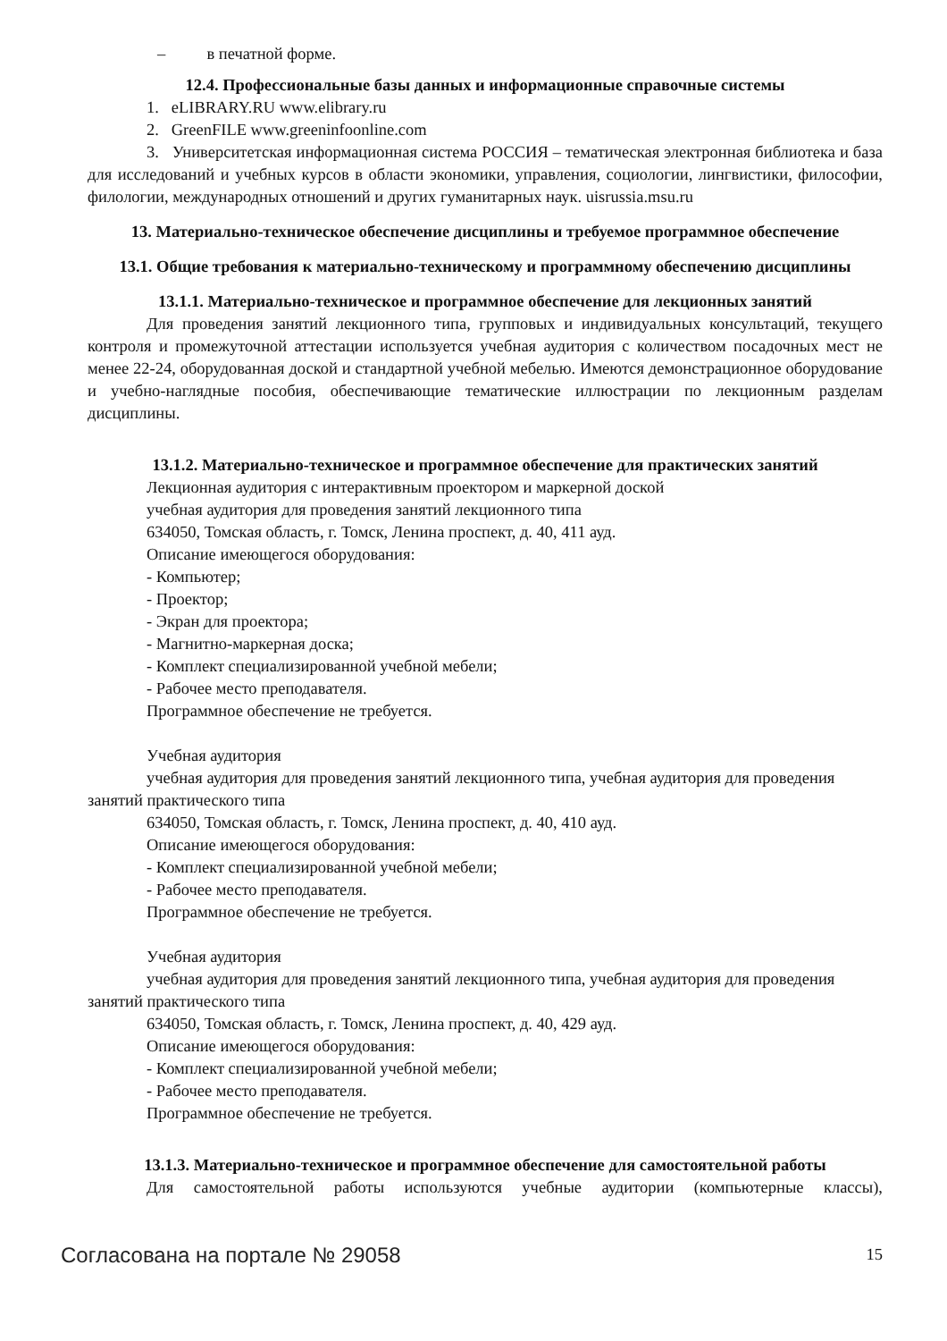– в печатной форме.
12.4. Профессиональные базы данных и информационные справочные системы
1. eLIBRARY.RU www.elibrary.ru
2. GreenFILE www.greeninfoonline.com
3. Университетская информационная система РОССИЯ – тематическая электронная библиотека и база для исследований и учебных курсов в области экономики, управления, социологии, лингвистики, философии, филологии, международных отношений и других гуманитарных наук. uisrussia.msu.ru
13. Материально-техническое обеспечение дисциплины и требуемое программное обеспечение
13.1. Общие требования к материально-техническому и программному обеспечению дисциплины
13.1.1. Материально-техническое и программное обеспечение для лекционных занятий
Для проведения занятий лекционного типа, групповых и индивидуальных консультаций, текущего контроля и промежуточной аттестации используется учебная аудитория с количеством посадочных мест не менее 22-24, оборудованная доской и стандартной учебной мебелью. Имеются демонстрационное оборудование и учебно-наглядные пособия, обеспечивающие тематические иллюстрации по лекционным разделам дисциплины.
13.1.2. Материально-техническое и программное обеспечение для практических занятий
Лекционная аудитория с интерактивным проектором и маркерной доской
учебная аудитория для проведения занятий лекционного типа
634050, Томская область, г. Томск, Ленина проспект, д. 40, 411 ауд.
Описание имеющегося оборудования:
- Компьютер;
- Проектор;
- Экран для проектора;
- Магнитно-маркерная доска;
- Комплект специализированной учебной мебели;
- Рабочее место преподавателя.
Программное обеспечение не требуется.
Учебная аудитория
учебная аудитория для проведения занятий лекционного типа, учебная аудитория для проведения занятий практического типа
634050, Томская область, г. Томск, Ленина проспект, д. 40, 410 ауд.
Описание имеющегося оборудования:
- Комплект специализированной учебной мебели;
- Рабочее место преподавателя.
Программное обеспечение не требуется.
Учебная аудитория
учебная аудитория для проведения занятий лекционного типа, учебная аудитория для проведения занятий практического типа
634050, Томская область, г. Томск, Ленина проспект, д. 40, 429 ауд.
Описание имеющегося оборудования:
- Комплект специализированной учебной мебели;
- Рабочее место преподавателя.
Программное обеспечение не требуется.
13.1.3. Материально-техническое и программное обеспечение для самостоятельной работы
Для самостоятельной работы используются учебные аудитории (компьютерные классы),
Согласована на портале № 29058 15